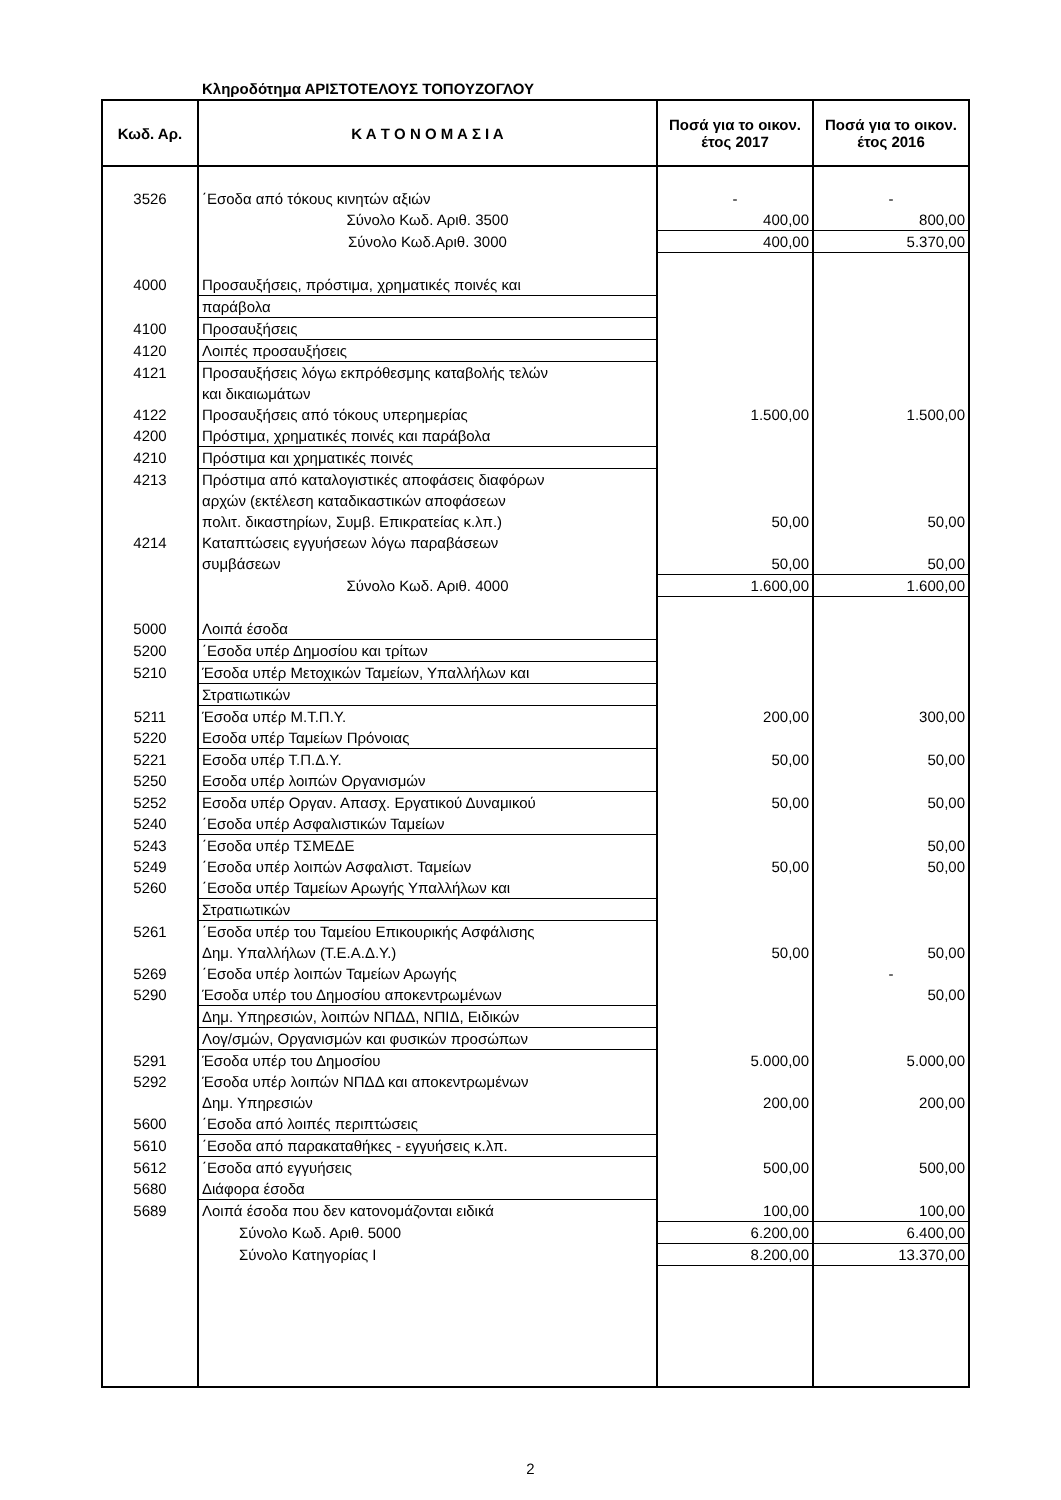Κληροδότημα ΑΡΙΣΤΟΤΕΛΟΥΣ ΤΟΠΟΥΖΟΓΛΟΥ
| Κωδ. Αρ. | Κ Α Τ Ο Ν Ο Μ Α Σ Ι Α | Ποσά για το οικον. έτος 2017 | Ποσά για το οικον. έτος 2016 |
| --- | --- | --- | --- |
| 3526 | ΄Εσοδα από τόκους κινητών αξιών | - | - |
| | Σύνολο Κωδ. Αριθ. 3500 | 400,00 | 800,00 |
| | Σύνολο Κωδ.Αριθ. 3000 | 400,00 | 5.370,00 |
| 4000 | Προσαυξήσεις, πρόστιμα, χρηματικές ποινές και | | |
| | παράβολα | | |
| 4100 | Προσαυξήσεις | | |
| 4120 | Λοιπές προσαυξήσεις | | |
| 4121 | Προσαυξήσεις λόγω εκπρόθεσμης καταβολής τελών | | |
| | και δικαιωμάτων | | |
| 4122 | Προσαυξήσεις από τόκους υπερημερίας | 1.500,00 | 1.500,00 |
| 4200 | Πρόστιμα, χρηματικές ποινές και παράβολα | | |
| 4210 | Πρόστιμα και χρηματικές ποινές | | |
| 4213 | Πρόστιμα από καταλογιστικές αποφάσεις διαφόρων | | |
| | αρχών (εκτέλεση καταδικαστικών αποφάσεων | | |
| | πολιτ. δικαστηρίων, Συμβ. Επικρατείας κ.λπ.) | 50,00 | 50,00 |
| 4214 | Καταπτώσεις εγγυήσεων λόγω παραβάσεων | | |
| | συμβάσεων | 50,00 | 50,00 |
| | Σύνολο Κωδ. Αριθ. 4000 | 1.600,00 | 1.600,00 |
| 5000 | Λοιπά έσοδα | | |
| 5200 | ΄Εσοδα υπέρ Δημοσίου και τρίτων | | |
| 5210 | Έσοδα υπέρ Μετοχικών Ταμείων, Υπαλλήλων και | | |
| | Στρατιωτικών | | |
| 5211 | Έσοδα υπέρ Μ.Τ.Π.Υ. | 200,00 | 300,00 |
| 5220 | Εσοδα υπέρ Ταμείων Πρόνοιας | | |
| 5221 | Εσοδα υπέρ Τ.Π.Δ.Υ. | 50,00 | 50,00 |
| 5250 | Εσοδα υπέρ λοιπών Οργανισμών | | |
| 5252 | Εσοδα υπέρ Οργαν. Απασχ. Εργατικού Δυναμικού | 50,00 | 50,00 |
| 5240 | ΄Εσοδα υπέρ Ασφαλιστικών Ταμείων | | |
| 5243 | ΄Εσοδα υπέρ ΤΣΜΕΔΕ | | 50,00 |
| 5249 | ΄Εσοδα υπέρ λοιπών Ασφαλιστ. Ταμείων | 50,00 | 50,00 |
| 5260 | ΄Εσοδα υπέρ Ταμείων Αρωγής Υπαλλήλων και | | |
| | Στρατιωτικών | | |
| 5261 | ΄Εσοδα υπέρ του Ταμείου Επικουρικής Ασφάλισης | | |
| | Δημ. Υπαλλήλων (Τ.Ε.Α.Δ.Υ.) | 50,00 | 50,00 |
| 5269 | ΄Εσοδα υπέρ λοιπών Ταμείων Αρωγής | | - |
| 5290 | Έσοδα υπέρ του Δημοσίου αποκεντρωμένων | | 50,00 |
| | Δημ. Υπηρεσιών, λοιπών ΝΠΔΔ, ΝΠΙΔ, Ειδικών | | |
| | Λογ/σμών, Οργανισμών και φυσικών προσώπων | | |
| 5291 | Έσοδα υπέρ του Δημοσίου | 5.000,00 | 5.000,00 |
| 5292 | Έσοδα υπέρ λοιπών ΝΠΔΔ και αποκεντρωμένων | | |
| | Δημ. Υπηρεσιών | 200,00 | 200,00 |
| 5600 | ΄Εσοδα από λοιπές περιπτώσεις | | |
| 5610 | ΄Εσοδα από παρακαταθήκες - εγγυήσεις κ.λπ. | | |
| 5612 | ΄Εσοδα από εγγυήσεις | 500,00 | 500,00 |
| 5680 | Διάφορα έσοδα | | |
| 5689 | Λοιπά έσοδα που δεν κατονομάζονται ειδικά | 100,00 | 100,00 |
| | Σύνολο Κωδ. Αριθ. 5000 | 6.200,00 | 6.400,00 |
| | Σύνολο Κατηγορίας Ι | 8.200,00 | 13.370,00 |
2